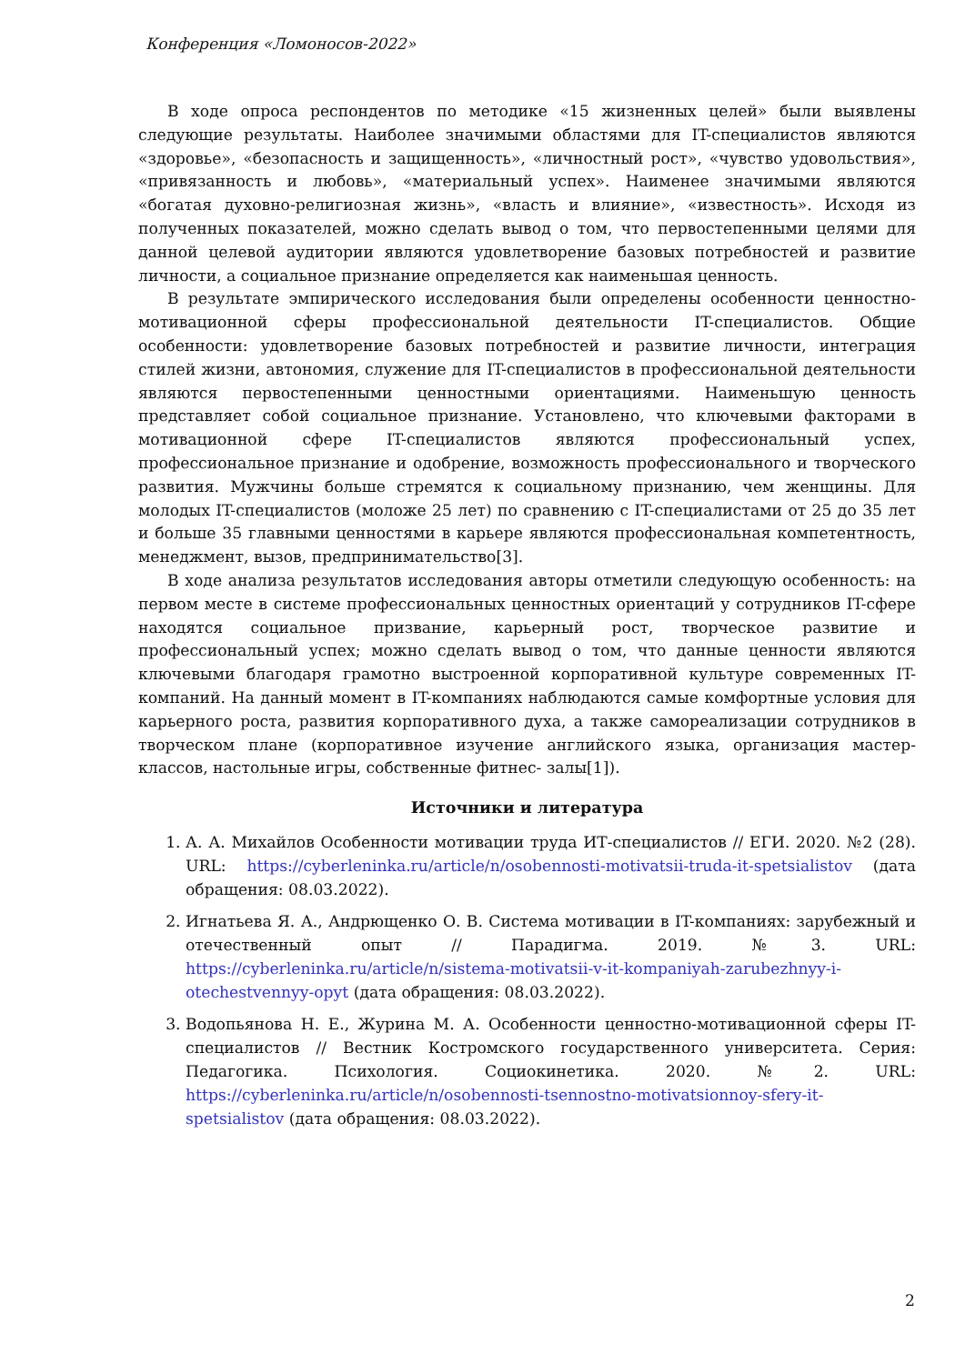Конференция «Ломоносов-2022»
В ходе опроса респондентов по методике «15 жизненных целей» были выявлены следующие результаты. Наиболее значимыми областями для IT-специалистов являются «здоровье», «безопасность и защищенность», «личностный рост», «чувство удовольствия», «привязанность и любовь», «материальный успех». Наименее значимыми являются «богатая духовно-религиозная жизнь», «власть и влияние», «известность». Исходя из полученных показателей, можно сделать вывод о том, что первостепенными целями для данной целевой аудитории являются удовлетворение базовых потребностей и развитие личности, а социальное признание определяется как наименьшая ценность.
В результате эмпирического исследования были определены особенности ценностно-мотивационной сферы профессиональной деятельности IT-специалистов. Общие особенности: удовлетворение базовых потребностей и развитие личности, интеграция стилей жизни, автономия, служение для IT-специалистов в профессиональной деятельности являются первостепенными ценностными ориентациями. Наименьшую ценность представляет собой социальное признание. Установлено, что ключевыми факторами в мотивационной сфере IT-специалистов являются профессиональный успех, профессиональное признание и одобрение, возможность профессионального и творческого развития. Мужчины больше стремятся к социальному признанию, чем женщины. Для молодых IT-специалистов (моложе 25 лет) по сравнению с IT-специалистами от 25 до 35 лет и больше 35 главными ценностями в карьере являются профессиональная компетентность, менеджмент, вызов, предпринимательство[3].
В ходе анализа результатов исследования авторы отметили следующую особенность: на первом месте в системе профессиональных ценностных ориентаций у сотрудников IT-сфере находятся социальное призвание, карьерный рост, творческое развитие и профессиональный успех; можно сделать вывод о том, что данные ценности являются ключевыми благодаря грамотно выстроенной корпоративной культуре современных IT-компаний. На данный момент в IT-компаниях наблюдаются самые комфортные условия для карьерного роста, развития корпоративного духа, а также самореализации сотрудников в творческом плане (корпоративное изучение английского языка, организация мастер-классов, настольные игры, собственные фитнес- залы[1]).
Источники и литература
1. А. А. Михайлов Особенности мотивации труда ИТ-специалистов // ЕГИ. 2020. №2 (28). URL: https://cyberleninka.ru/article/n/osobennosti-motivatsii-truda-it-spetsialistov (дата обращения: 08.03.2022).
2. Игнатьева Я. А., Андрющенко О. В. Система мотивации в IT-компаниях: зарубежный и отечественный опыт // Парадигма. 2019. №3. URL: https://cyberleninka.ru/article/n/sistema-motivatsii-v-it-kompaniyah-zarubezhnyy-i-otechestvennyy-opyt (дата обращения: 08.03.2022).
3. Водопьянова Н. Е., Журина М. А. Особенности ценностно-мотивационной сферы IT-специалистов // Вестник Костромского государственного университета. Серия: Педагогика. Психология. Социокинетика. 2020. №2. URL: https://cyberleninka.ru/article/n/osobennosti-tsennostno-motivatsionnoy-sfery-it-spetsialistov (дата обращения: 08.03.2022).
2